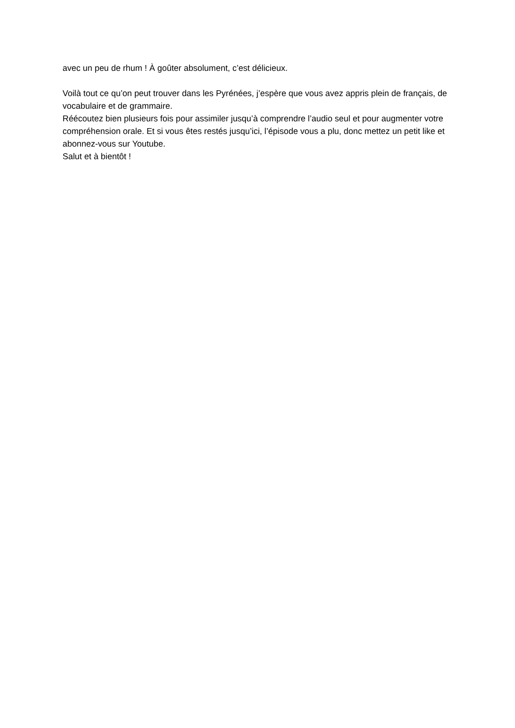avec un peu de rhum ! À goûter absolument, c’est délicieux.
Voilà tout ce qu’on peut trouver dans les Pyrénées, j’espère que vous avez appris plein de français, de vocabulaire et de grammaire.
Réécoutez bien plusieurs fois pour assimiler jusqu’à comprendre l’audio seul et pour augmenter votre compréhension orale. Et si vous êtes restés jusqu’ici, l’épisode vous a plu, donc mettez un petit like et abonnez-vous sur Youtube.
Salut et à bientôt !